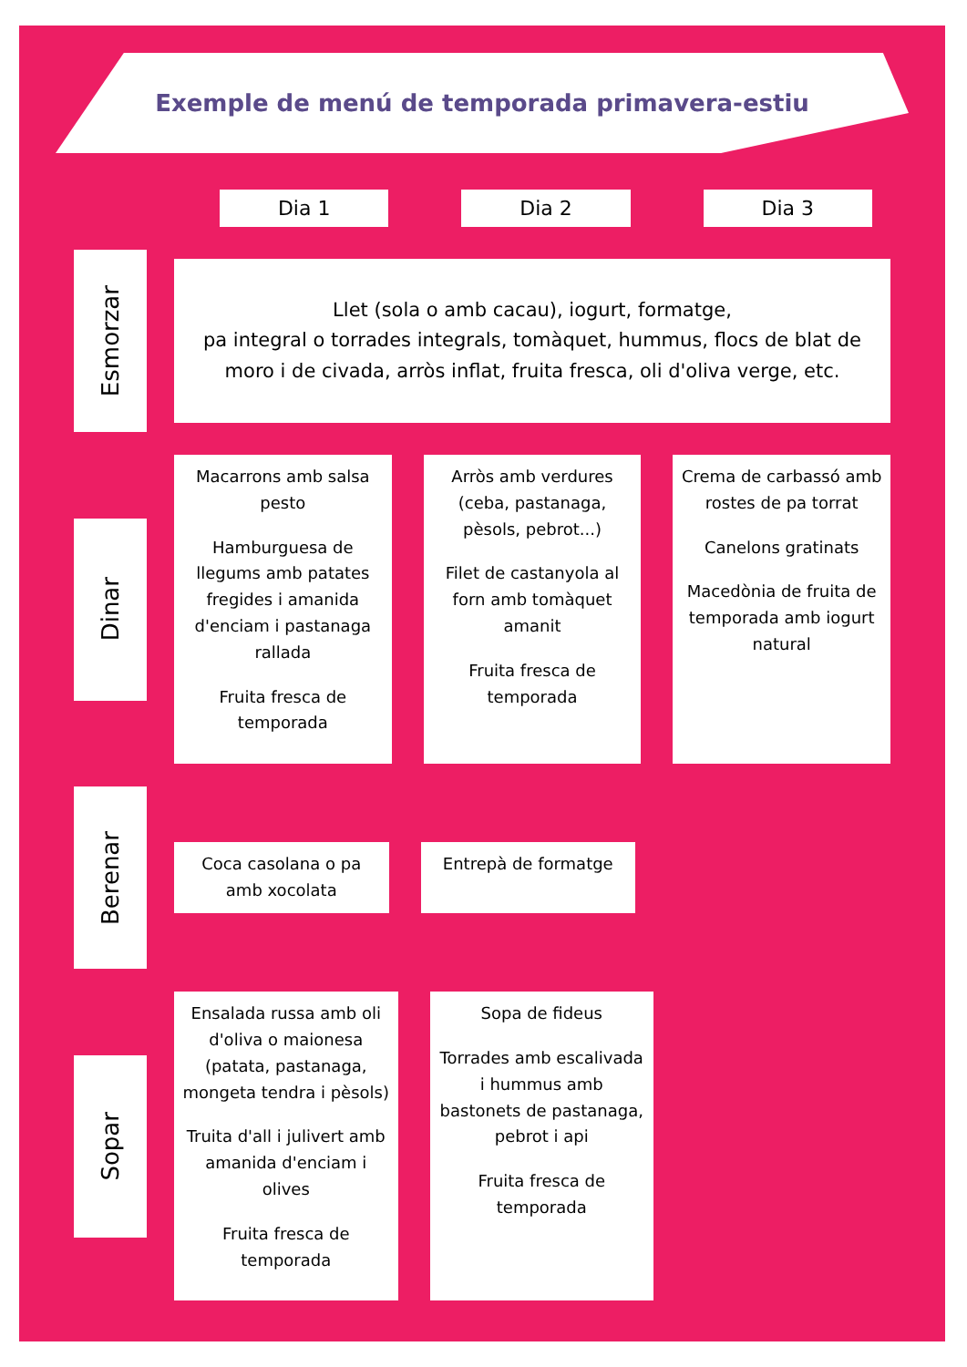Exemple de menú de temporada primavera-estiu
Dia 1 Dia 2 Dia 3
Esmorzar
Llet (sola o amb cacau), iogurt, formatge,
pa integral o torrades integrals, tomàquet, hummus, flocs de blat de moro i de civada, arròs inflat, fruita fresca, oli d'oliva verge, etc.
Dinar
Macarrons amb salsa pesto
Hamburguesa de llegums amb patates fregides i amanida d'enciam i pastanaga rallada
Fruita fresca de temporada
Arròs amb verdures (ceba, pastanaga, pèsols, pebrot...)
Filet de castanyola al forn amb tomàquet amanit
Fruita fresca de temporada
Crema de carbassó amb rostes de pa torrat
Canelons gratinats
Macedònia de fruita de temporada amb iogurt natural
Berenar
Coca casolana o pa amb xocolata
Entrepà de formatge
Sopar
Ensalada russa amb oli d'oliva o maionesa (patata, pastanaga, mongeta tendra i pèsols)
Truita d'all i julivert amb amanida d'enciam i olives
Fruita fresca de temporada
Sopa de fideus
Torrades amb escalivada i hummus amb bastonets de pastanaga, pebrot i api
Fruita fresca de temporada